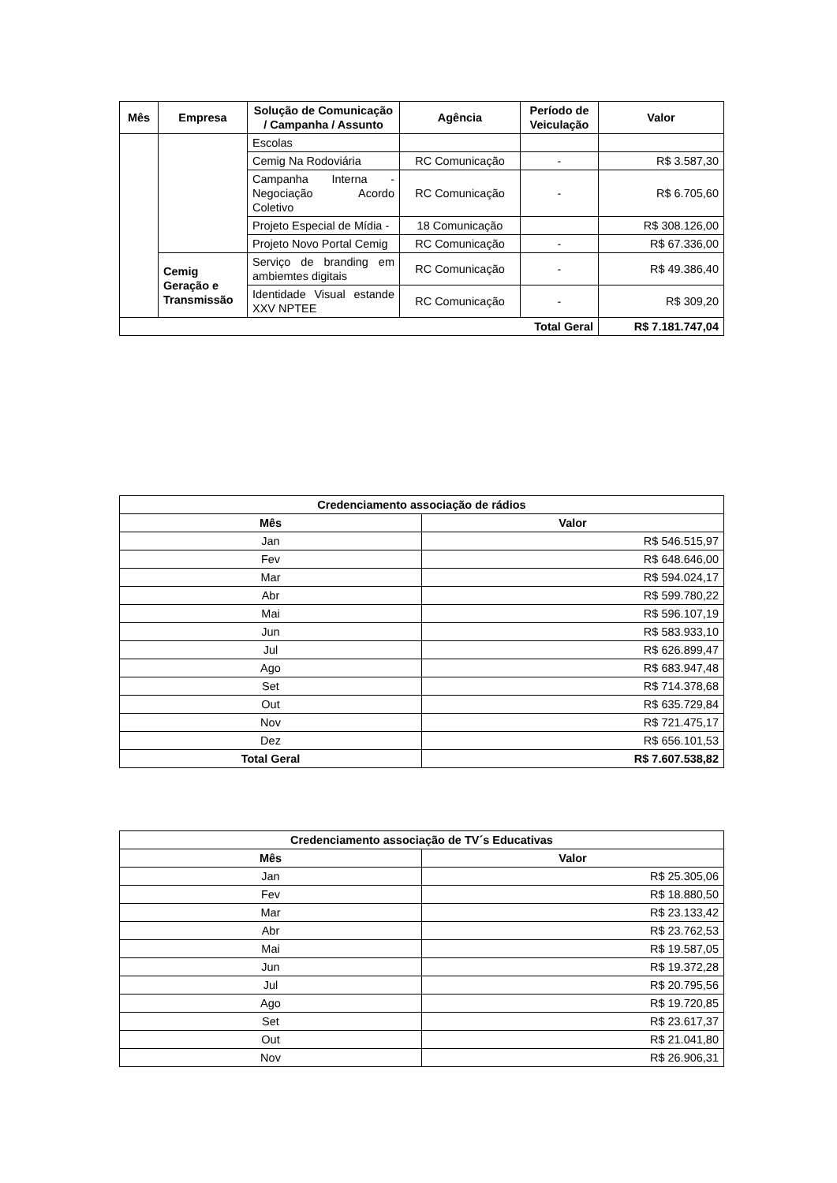| Mês | Empresa | Solução de Comunicação / Campanha / Assunto | Agência | Período de Veiculação | Valor |
| --- | --- | --- | --- | --- | --- |
| | | Escolas | | | |
| | | Cemig Na Rodoviária | RC Comunicação | - | R$ 3.587,30 |
| | | Campanha Interna - Negociação Acordo Coletivo | RC Comunicação | - | R$ 6.705,60 |
| | | Projeto Especial de Mídia - | 18 Comunicação | | R$ 308.126,00 |
| | | Projeto Novo Portal Cemig | RC Comunicação | - | R$ 67.336,00 |
| | Cemig Geração e Transmissão | Serviço de branding em ambiemtes digitais | RC Comunicação | - | R$ 49.386,40 |
| | | Identidade Visual estande XXV NPTEE | RC Comunicação | - | R$ 309,20 |
| Total Geral | | | | | R$ 7.181.747,04 |
| Credenciamento associação de rádios | |
| --- | --- |
| Mês | Valor |
| Jan | R$ 546.515,97 |
| Fev | R$ 648.646,00 |
| Mar | R$ 594.024,17 |
| Abr | R$ 599.780,22 |
| Mai | R$ 596.107,19 |
| Jun | R$ 583.933,10 |
| Jul | R$ 626.899,47 |
| Ago | R$ 683.947,48 |
| Set | R$ 714.378,68 |
| Out | R$ 635.729,84 |
| Nov | R$ 721.475,17 |
| Dez | R$ 656.101,53 |
| Total Geral | R$ 7.607.538,82 |
| Credenciamento associação de TV´s Educativas | |
| --- | --- |
| Mês | Valor |
| Jan | R$ 25.305,06 |
| Fev | R$ 18.880,50 |
| Mar | R$ 23.133,42 |
| Abr | R$ 23.762,53 |
| Mai | R$ 19.587,05 |
| Jun | R$ 19.372,28 |
| Jul | R$ 20.795,56 |
| Ago | R$ 19.720,85 |
| Set | R$ 23.617,37 |
| Out | R$ 21.041,80 |
| Nov | R$ 26.906,31 |